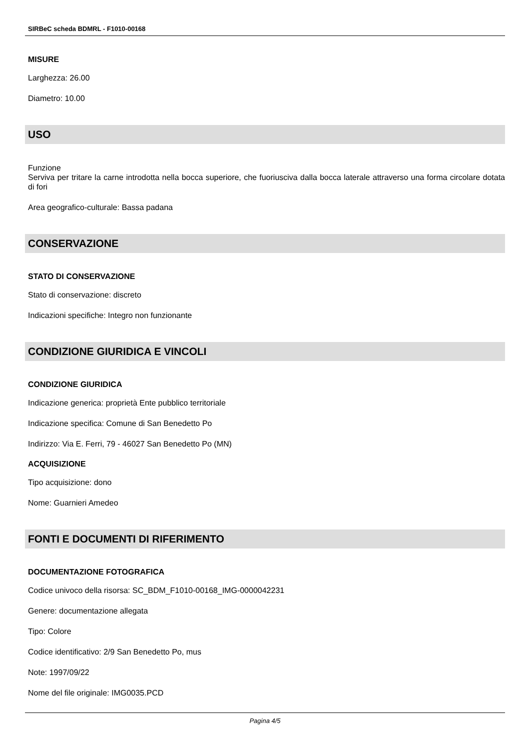SIRBeC scheda BDMRL - F1010-00168
MISURE
Larghezza: 26.00
Diametro: 10.00
USO
Funzione
Serviva per tritare la carne introdotta nella bocca superiore, che fuoriusciva dalla bocca laterale attraverso una forma circolare dotata di fori
Area geografico-culturale: Bassa padana
CONSERVAZIONE
STATO DI CONSERVAZIONE
Stato di conservazione: discreto
Indicazioni specifiche: Integro non funzionante
CONDIZIONE GIURIDICA E VINCOLI
CONDIZIONE GIURIDICA
Indicazione generica: proprietà Ente pubblico territoriale
Indicazione specifica: Comune di San Benedetto Po
Indirizzo: Via E. Ferri, 79 - 46027 San Benedetto Po (MN)
ACQUISIZIONE
Tipo acquisizione: dono
Nome: Guarnieri Amedeo
FONTI E DOCUMENTI DI RIFERIMENTO
DOCUMENTAZIONE FOTOGRAFICA
Codice univoco della risorsa: SC_BDM_F1010-00168_IMG-0000042231
Genere: documentazione allegata
Tipo: Colore
Codice identificativo: 2/9 San Benedetto Po, mus
Note: 1997/09/22
Nome del file originale: IMG0035.PCD
Pagina 4/5